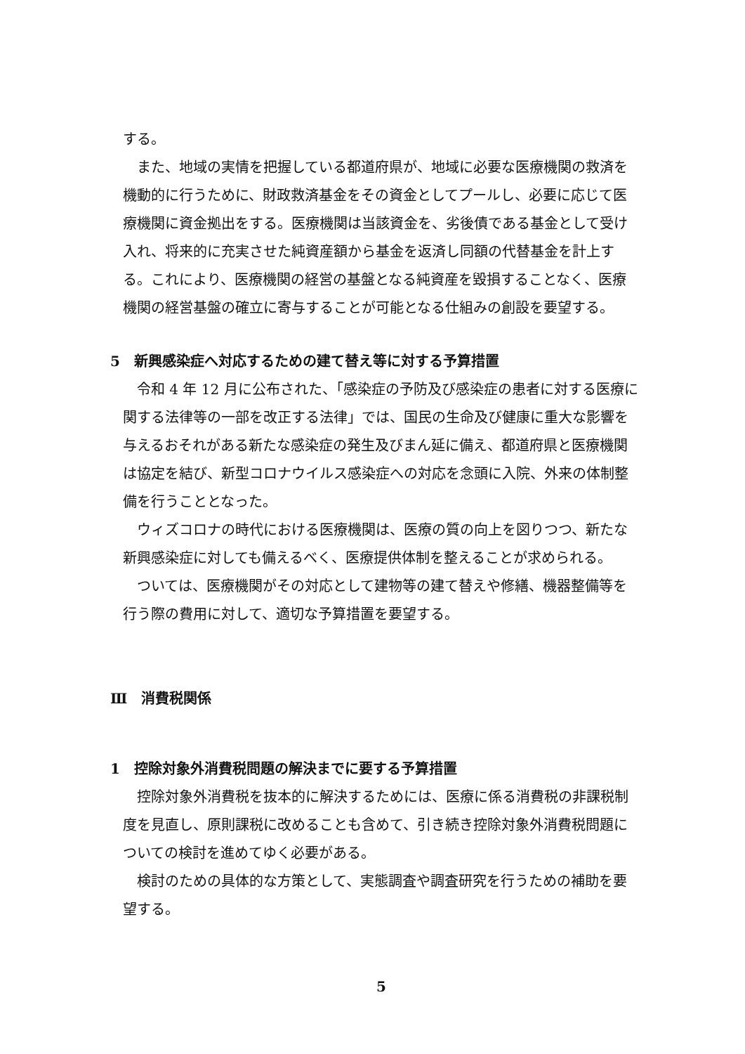する。
また、地域の実情を把握している都道府県が、地域に必要な医療機関の救済を機動的に行うために、財政救済基金をその資金としてプールし、必要に応じて医療機関に資金拠出をする。医療機関は当該資金を、劣後債である基金として受け入れ、将来的に充実させた純資産額から基金を返済し同額の代替基金を計上する。これにより、医療機関の経営の基盤となる純資産を毀損することなく、医療機関の経営基盤の確立に寄与することが可能となる仕組みの創設を要望する。
5　新興感染症へ対応するための建て替え等に対する予算措置
令和 4 年 12 月に公布された、「感染症の予防及び感染症の患者に対する医療に関する法律等の一部を改正する法律」では、国民の生命及び健康に重大な影響を与えるおそれがある新たな感染症の発生及びまん延に備え、都道府県と医療機関は協定を結び、新型コロナウイルス感染症への対応を念頭に入院、外来の体制整備を行うこととなった。
ウィズコロナの時代における医療機関は、医療の質の向上を図りつつ、新たな新興感染症に対しても備えるべく、医療提供体制を整えることが求められる。
ついては、医療機関がその対応として建物等の建て替えや修繕、機器整備等を行う際の費用に対して、適切な予算措置を要望する。
Ⅲ　消費税関係
1　控除対象外消費税問題の解決までに要する予算措置
控除対象外消費税を抜本的に解決するためには、医療に係る消費税の非課税制度を見直し、原則課税に改めることも含めて、引き続き控除対象外消費税問題についての検討を進めてゆく必要がある。
検討のための具体的な方策として、実態調査や調査研究を行うための補助を要望する。
5